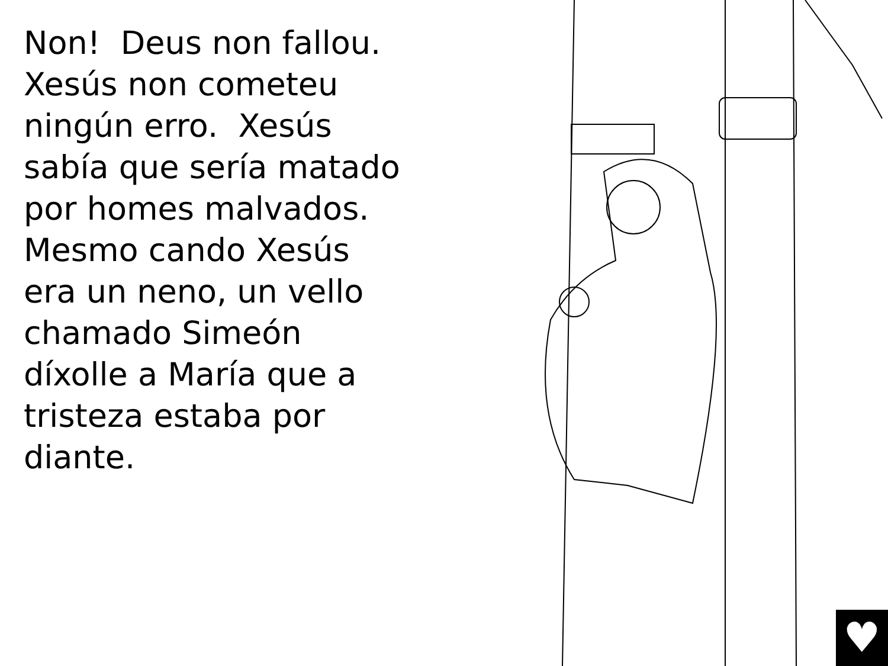Non! Deus non fallou. Xesús non cometeu ningún erro. Xesús sabía que sería matado por homes malvados.
Mesmo cando Xesús era un neno, un vello chamado Simeón díxolle a María que a tristeza estaba por diante.
♥